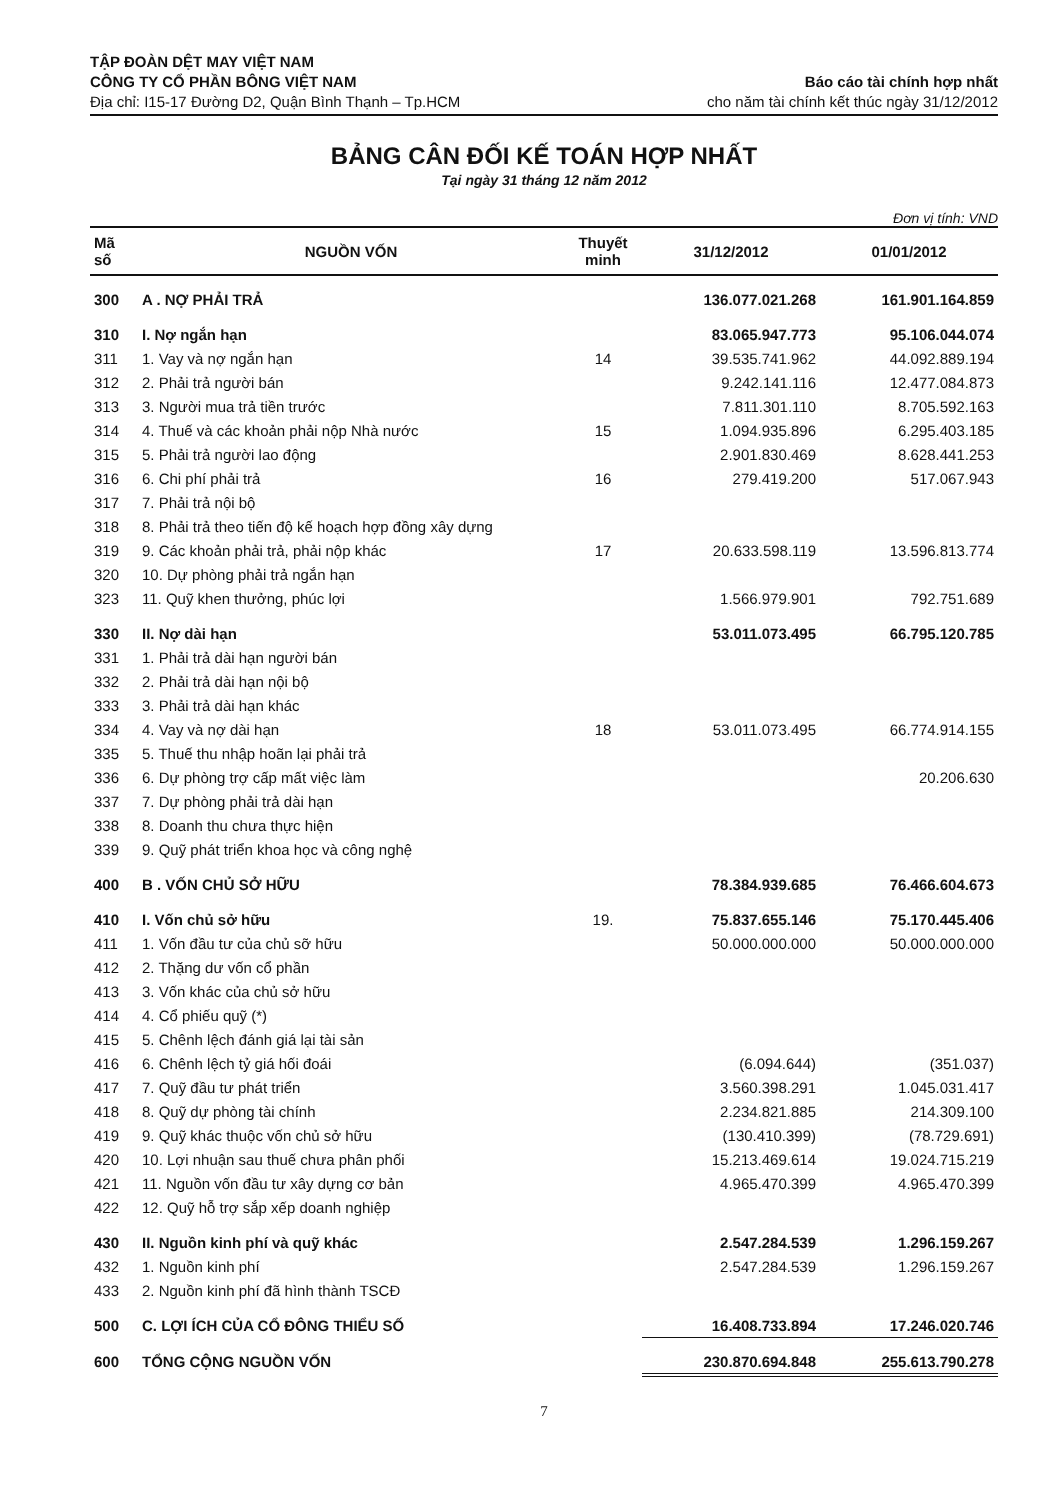TẬP ĐOÀN DỆT MAY VIỆT NAM
CÔNG TY CỔ PHẦN BÔNG VIỆT NAM
Địa chỉ: I15-17 Đường D2, Quận Bình Thạnh – Tp.HCM
Báo cáo tài chính hợp nhất
cho năm tài chính kết thúc ngày 31/12/2012
BẢNG CÂN ĐỐI KẾ TOÁN HỢP NHẤT
Tại ngày 31 tháng 12 năm 2012
Đơn vị tính: VND
| Mã số | NGUỒN VỐN | Thuyết minh | 31/12/2012 | 01/01/2012 |
| --- | --- | --- | --- | --- |
| 300 | A . NỢ PHẢI TRẢ | | 136.077.021.268 | 161.901.164.859 |
| 310 | I. Nợ ngắn hạn | | 83.065.947.773 | 95.106.044.074 |
| 311 | 1. Vay và nợ ngắn hạn | 14 | 39.535.741.962 | 44.092.889.194 |
| 312 | 2. Phải trả người bán | | 9.242.141.116 | 12.477.084.873 |
| 313 | 3. Người mua trả tiền trước | | 7.811.301.110 | 8.705.592.163 |
| 314 | 4. Thuế và các khoản phải nộp Nhà nước | 15 | 1.094.935.896 | 6.295.403.185 |
| 315 | 5. Phải trả người lao động | | 2.901.830.469 | 8.628.441.253 |
| 316 | 6. Chi phí phải trả | 16 | 279.419.200 | 517.067.943 |
| 317 | 7. Phải trả nội bộ | | | |
| 318 | 8. Phải trả theo tiến độ kế hoạch hợp đồng xây dựng | | | |
| 319 | 9. Các khoản phải trả, phải nộp khác | 17 | 20.633.598.119 | 13.596.813.774 |
| 320 | 10. Dự phòng phải trả ngắn hạn | | | |
| 323 | 11. Quỹ khen thưởng, phúc lợi | | 1.566.979.901 | 792.751.689 |
| 330 | II. Nợ dài hạn | | 53.011.073.495 | 66.795.120.785 |
| 331 | 1. Phải trả dài hạn người bán | | | |
| 332 | 2. Phải trả dài hạn nội bộ | | | |
| 333 | 3. Phải trả dài hạn khác | | | |
| 334 | 4. Vay và nợ dài hạn | 18 | 53.011.073.495 | 66.774.914.155 |
| 335 | 5. Thuế thu nhập hoãn lại phải trả | | | |
| 336 | 6. Dự phòng trợ cấp mất việc làm | | | 20.206.630 |
| 337 | 7. Dự phòng phải trả dài hạn | | | |
| 338 | 8. Doanh thu chưa thực hiện | | | |
| 339 | 9. Quỹ phát triển khoa học và công nghệ | | | |
| 400 | B . VỐN CHỦ SỞ HỮU | | 78.384.939.685 | 76.466.604.673 |
| 410 | I. Vốn chủ sở hữu | 19. | 75.837.655.146 | 75.170.445.406 |
| 411 | 1. Vốn đầu tư của chủ sỡ hữu | | 50.000.000.000 | 50.000.000.000 |
| 412 | 2. Thặng dư vốn cổ phần | | | |
| 413 | 3. Vốn khác của chủ sở hữu | | | |
| 414 | 4. Cổ phiếu quỹ (*) | | | |
| 415 | 5. Chênh lệch đánh giá lại tài sản | | | |
| 416 | 6. Chênh lệch tỷ giá hối đoái | | (6.094.644) | (351.037) |
| 417 | 7. Quỹ đầu tư phát triển | | 3.560.398.291 | 1.045.031.417 |
| 418 | 8. Quỹ dự phòng tài chính | | 2.234.821.885 | 214.309.100 |
| 419 | 9. Quỹ khác thuộc vốn chủ sở hữu | | (130.410.399) | (78.729.691) |
| 420 | 10. Lợi nhuận sau thuế chưa phân phối | | 15.213.469.614 | 19.024.715.219 |
| 421 | 11. Nguồn vốn đầu tư xây dựng cơ bản | | 4.965.470.399 | 4.965.470.399 |
| 422 | 12. Quỹ hỗ trợ sắp xếp doanh nghiệp | | | |
| 430 | II. Nguồn kinh phí và quỹ khác | | 2.547.284.539 | 1.296.159.267 |
| 432 | 1. Nguồn kinh phí | | 2.547.284.539 | 1.296.159.267 |
| 433 | 2. Nguồn kinh phí đã hình thành TSCĐ | | | |
| 500 | C. LỢI ÍCH CỦA CỔ ĐÔNG THIỂU SỐ | | 16.408.733.894 | 17.246.020.746 |
| 600 | TỔNG CỘNG NGUỒN VỐN | | 230.870.694.848 | 255.613.790.278 |
7